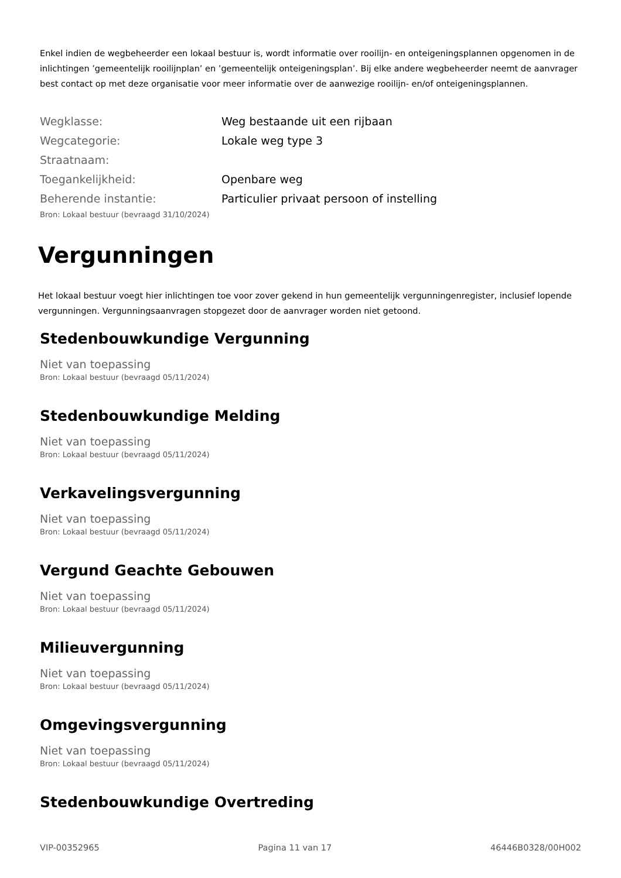Enkel indien de wegbeheerder een lokaal bestuur is, wordt informatie over rooilijn- en onteigeningsplannen opgenomen in de inlichtingen ’gemeentelijk rooilijnplan’ en ’gemeentelijk onteigeningsplan’. Bij elke andere wegbeheerder neemt de aanvrager best contact op met deze organisatie voor meer informatie over de aanwezige rooilijn- en/of onteigeningsplannen.
| Wegklasse: | Weg bestaande uit een rijbaan |
| Wegcategorie: | Lokale weg type 3 |
| Straatnaam: | |
| Toegankelijkheid: | Openbare weg |
| Beherende instantie: | Particulier privaat persoon of instelling |
Bron: Lokaal bestuur (bevraagd 31/10/2024)
Vergunningen
Het lokaal bestuur voegt hier inlichtingen toe voor zover gekend in hun gemeentelijk vergunningenregister, inclusief lopende vergunningen. Vergunningsaanvragen stopgezet door de aanvrager worden niet getoond.
Stedenbouwkundige Vergunning
Niet van toepassing
Bron: Lokaal bestuur (bevraagd 05/11/2024)
Stedenbouwkundige Melding
Niet van toepassing
Bron: Lokaal bestuur (bevraagd 05/11/2024)
Verkavelingsvergunning
Niet van toepassing
Bron: Lokaal bestuur (bevraagd 05/11/2024)
Vergund Geachte Gebouwen
Niet van toepassing
Bron: Lokaal bestuur (bevraagd 05/11/2024)
Milieuvergunning
Niet van toepassing
Bron: Lokaal bestuur (bevraagd 05/11/2024)
Omgevingsvergunning
Niet van toepassing
Bron: Lokaal bestuur (bevraagd 05/11/2024)
Stedenbouwkundige Overtreding
VIP-00352965 Pagina 11 van 17 46446B0328/00H002